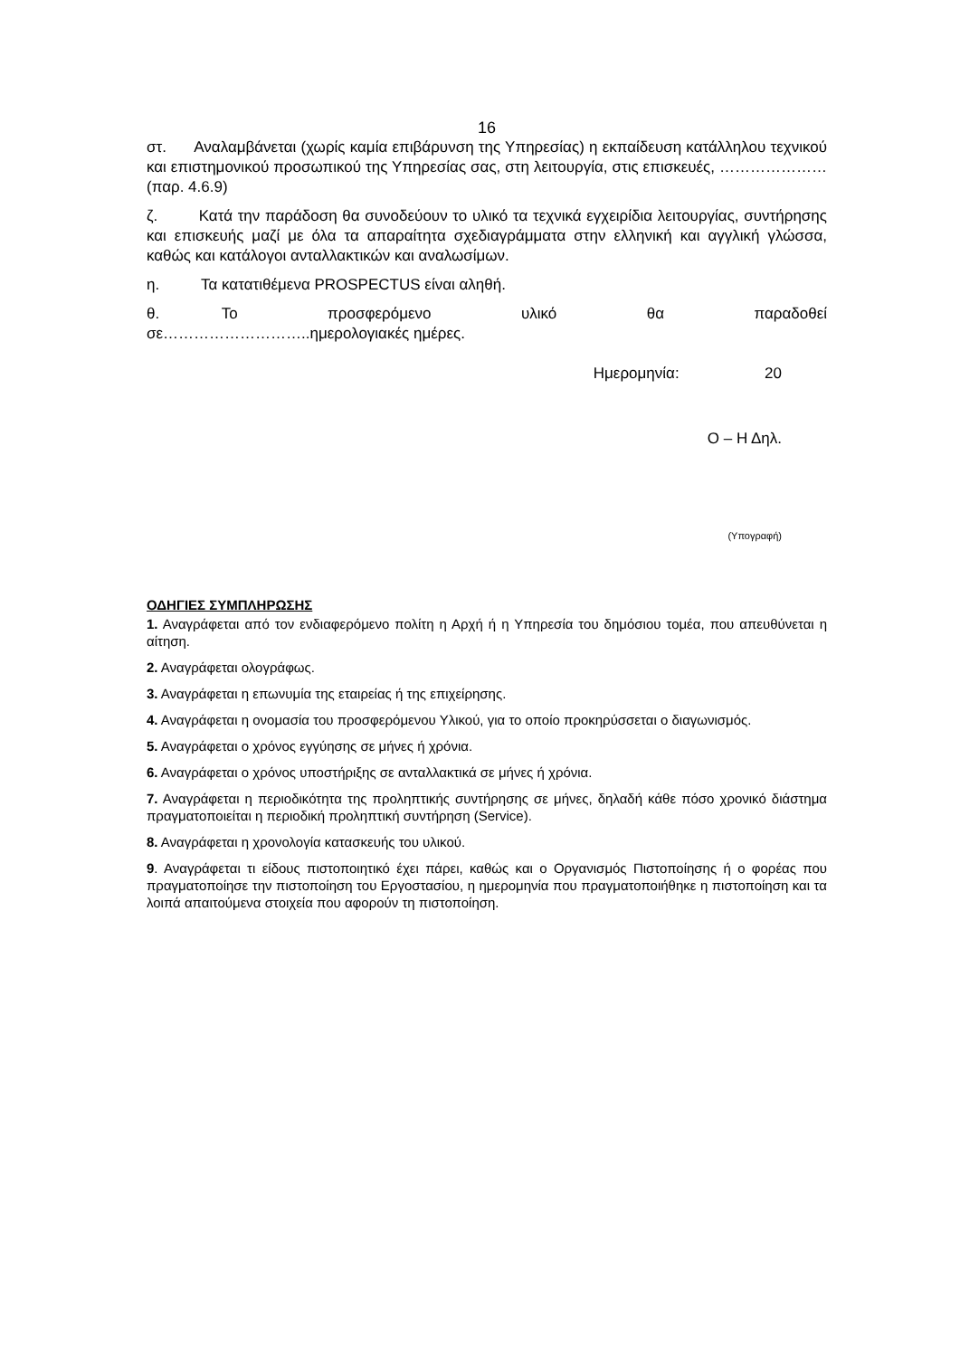16
στ. Αναλαμβάνεται (χωρίς καμία επιβάρυνση της Υπηρεσίας) η εκπαίδευση κατάλληλου τεχνικού και επιστημονικού προσωπικού της Υπηρεσίας σας, στη λειτουργία, στις επισκευές, …………………(παρ. 4.6.9)
ζ. Κατά την παράδοση θα συνοδεύουν το υλικό τα τεχνικά εγχειρίδια λειτουργίας, συντήρησης και επισκευής μαζί με όλα τα απαραίτητα σχεδιαγράμματα στην ελληνική και αγγλική γλώσσα, καθώς και κατάλογοι ανταλλακτικών και αναλωσίμων.
η. Τα κατατιθέμενα PROSPECTUS είναι αληθή.
θ. Το προσφερόμενο υλικό θα παραδοθεί σε………………………..ημερολογιακές ημέρες.
Ημερομηνία: 20
Ο – Η Δηλ.
(Υπογραφή)
ΟΔΗΓΙΕΣ ΣΥΜΠΛΗΡΩΣΗΣ
1. Αναγράφεται από τον ενδιαφερόμενο πολίτη η Αρχή ή η Υπηρεσία του δημόσιου τομέα, που απευθύνεται η αίτηση.
2. Αναγράφεται ολογράφως.
3. Αναγράφεται η επωνυμία της εταιρείας ή της επιχείρησης.
4. Αναγράφεται η ονομασία του προσφερόμενου Υλικού, για το οποίο προκηρύσσεται ο διαγωνισμός.
5. Αναγράφεται ο χρόνος εγγύησης σε μήνες ή χρόνια.
6. Αναγράφεται ο χρόνος υποστήριξης σε ανταλλακτικά σε μήνες ή χρόνια.
7. Αναγράφεται η περιοδικότητα της προληπτικής συντήρησης σε μήνες, δηλαδή κάθε πόσο χρονικό διάστημα πραγματοποιείται η περιοδική προληπτική συντήρηση (Service).
8. Αναγράφεται η χρονολογία κατασκευής του υλικού.
9. Αναγράφεται τι είδους πιστοποιητικό έχει πάρει, καθώς και ο Οργανισμός Πιστοποίησης ή ο φορέας που πραγματοποίησε την πιστοποίηση του Εργοστασίου, η ημερομηνία που πραγματοποιήθηκε η πιστοποίηση και τα λοιπά απαιτούμενα στοιχεία που αφορούν τη πιστοποίηση.